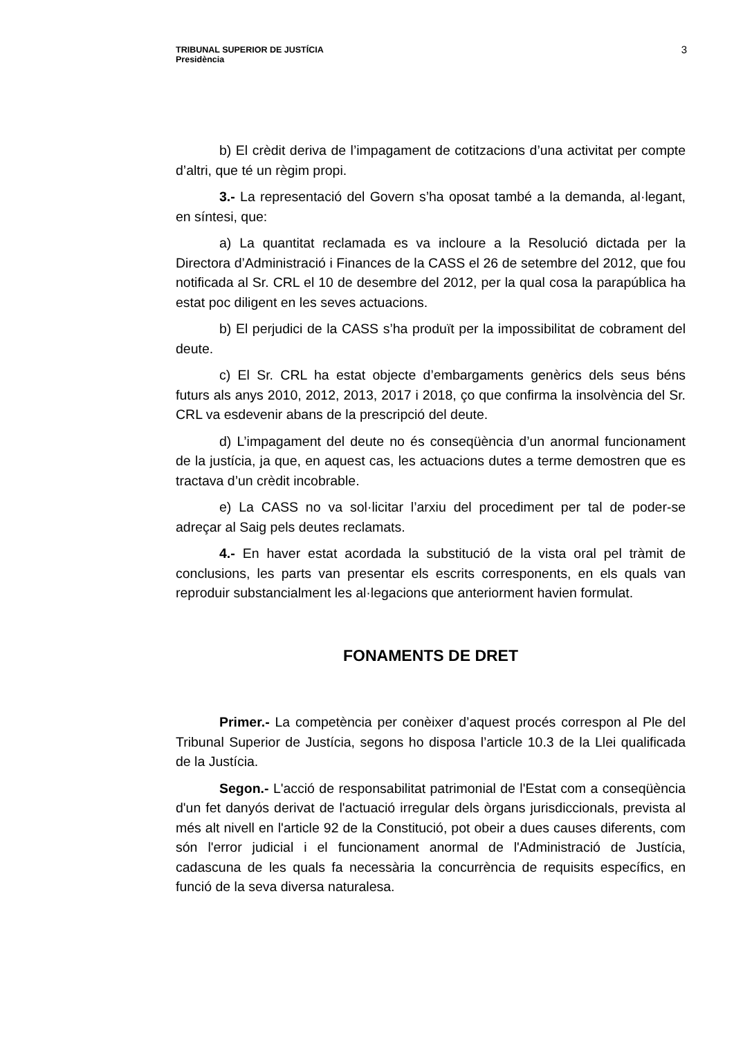TRIBUNAL SUPERIOR DE JUSTÍCIA
Presidència
3
b) El crèdit deriva de l’impagament de cotitzacions d’una activitat per compte d’altri, que té un règim propi.
3.- La representació del Govern s’ha oposat també a la demanda, al·legant, en síntesi, que:
a) La quantitat reclamada es va incloure a la Resolució dictada per la Directora d’Administració i Finances de la CASS el 26 de setembre del 2012, que fou notificada al Sr. CRL el 10 de desembre del 2012, per la qual cosa la parapública ha estat poc diligent en les seves actuacions.
b) El perjudici de la CASS s’ha produït per la impossibilitat de cobrament del deute.
c) El Sr. CRL ha estat objecte d’embargaments genèrics dels seus béns futurs als anys 2010, 2012, 2013, 2017 i 2018, ço que confirma la insolvència del Sr. CRL va esdevenir abans de la prescripció del deute.
d) L’impagament del deute no és conseqüència d’un anormal funcionament de la justícia, ja que, en aquest cas, les actuacions dutes a terme demostren que es tractava d’un crèdit incobrable.
e) La CASS no va sol·licitar l’arxiu del procediment per tal de poder-se adreçar al Saig pels deutes reclamats.
4.- En haver estat acordada la substitució de la vista oral pel tràmit de conclusions, les parts van presentar els escrits corresponents, en els quals van reproduir substancialment les al·legacions que anteriorment havien formulat.
FONAMENTS DE DRET
Primer.- La competència per conèixer d’aquest procés correspon al Ple del Tribunal Superior de Justícia, segons ho disposa l’article 10.3 de la Llei qualificada de la Justícia.
Segon.- L'acció de responsabilitat patrimonial de l'Estat com a conseqüència d'un fet danyós derivat de l'actuació irregular dels òrgans jurisdiccionals, prevista al més alt nivell en l'article 92 de la Constitució, pot obeir a dues causes diferents, com són l'error judicial i el funcionament anormal de l'Administració de Justícia, cadascuna de les quals fa necessària la concurrència de requisits específics, en funció de la seva diversa naturalesa.